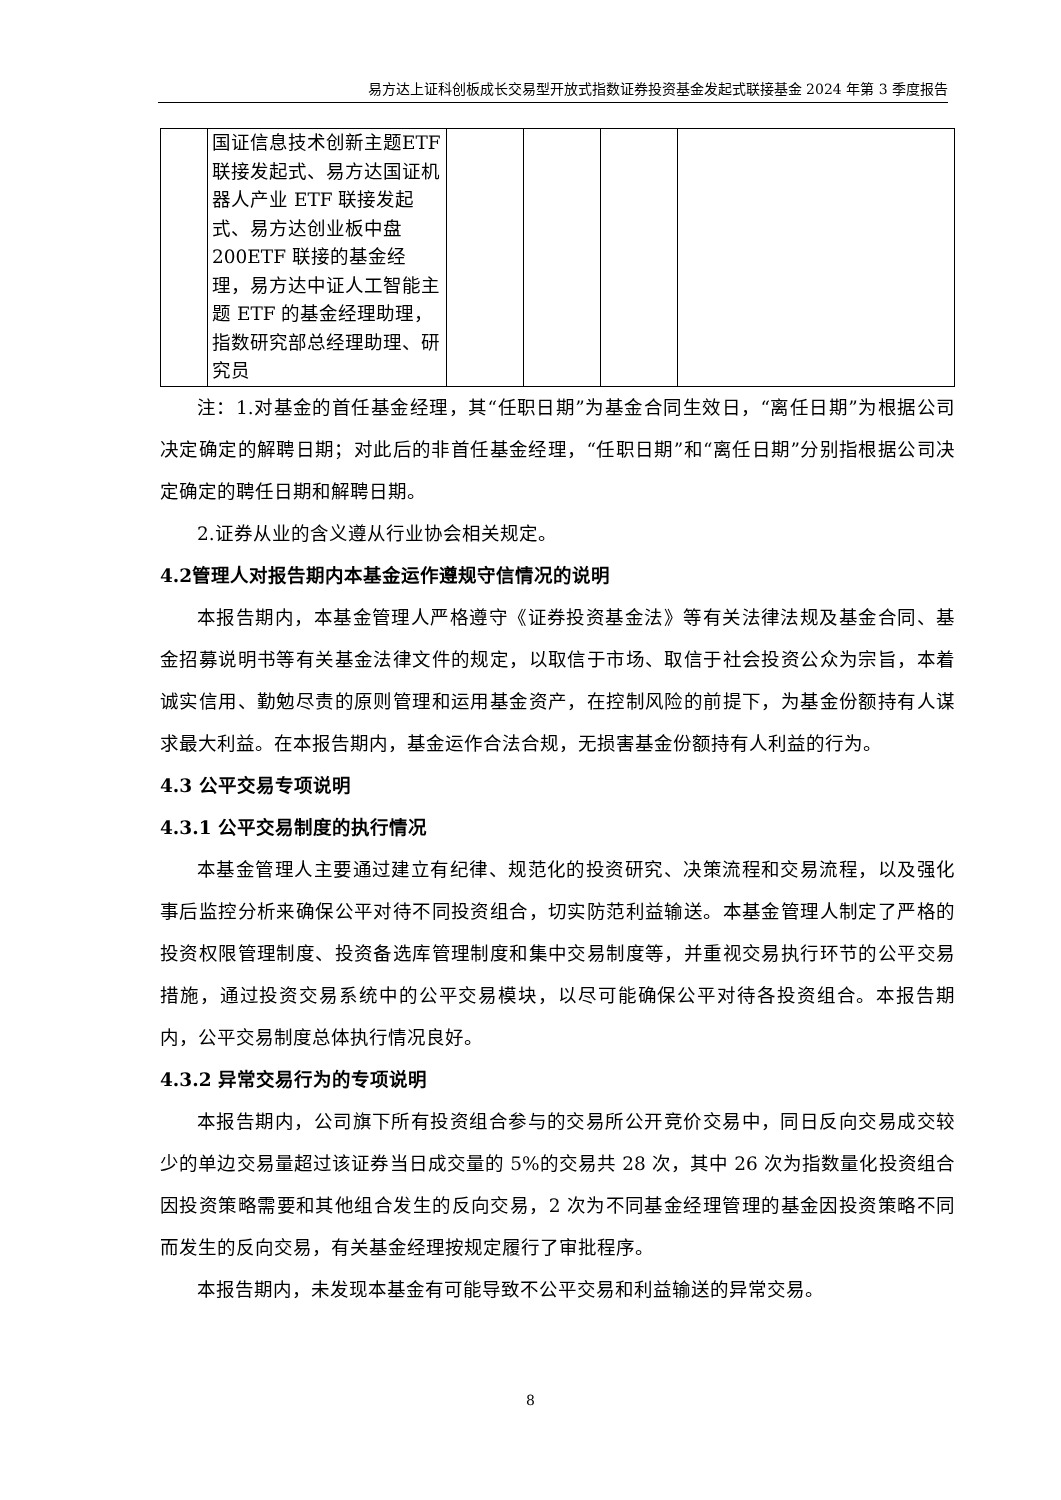易方达上证科创板成长交易型开放式指数证券投资基金发起式联接基金 2024 年第 3 季度报告
| | 国证信息技术创新主题ETF 联接发起式、易方达国证机器人产业 ETF 联接发起式、易方达创业板中盘 200ETF 联接的基金经理，易方达中证人工智能主题 ETF 的基金经理助理，指数研究部总经理助理、研究员 | | | | |
注：1.对基金的首任基金经理，其“任职日期”为基金合同生效日，“离任日期”为根据公司决定确定的解聘日期；对此后的非首任基金经理，“任职日期”和“离任日期”分别指根据公司决定确定的聘任日期和解聘日期。
2.证券从业的含义遵从行业协会相关规定。
4.2管理人对报告期内本基金运作遵规守信情况的说明
本报告期内，本基金管理人严格遵守《证券投资基金法》等有关法律法规及基金合同、基金招募说明书等有关基金法律文件的规定，以取信于市场、取信于社会投资公众为宗旨，本着诚实信用、勤勉尽责的原则管理和运用基金资产，在控制风险的前提下，为基金份额持有人谋求最大利益。在本报告期内，基金运作合法合规，无损害基金份额持有人利益的行为。
4.3 公平交易专项说明
4.3.1 公平交易制度的执行情况
本基金管理人主要通过建立有纪律、规范化的投资研究、决策流程和交易流程，以及强化事后监控分析来确保公平对待不同投资组合，切实防范利益输送。本基金管理人制定了严格的投资权限管理制度、投资备选库管理制度和集中交易制度等，并重视交易执行环节的公平交易措施，通过投资交易系统中的公平交易模块，以尽可能确保公平对待各投资组合。本报告期内，公平交易制度总体执行情况良好。
4.3.2 异常交易行为的专项说明
本报告期内，公司旗下所有投资组合参与的交易所公开竞价交易中，同日反向交易成交较少的单边交易量超过该证券当日成交量的 5%的交易共 28 次，其中 26 次为指数量化投资组合因投资策略需要和其他组合发生的反向交易，2 次为不同基金经理管理的基金因投资策略不同而发生的反向交易，有关基金经理按规定履行了审批程序。
本报告期内，未发现本基金有可能导致不公平交易和利益输送的异常交易。
8